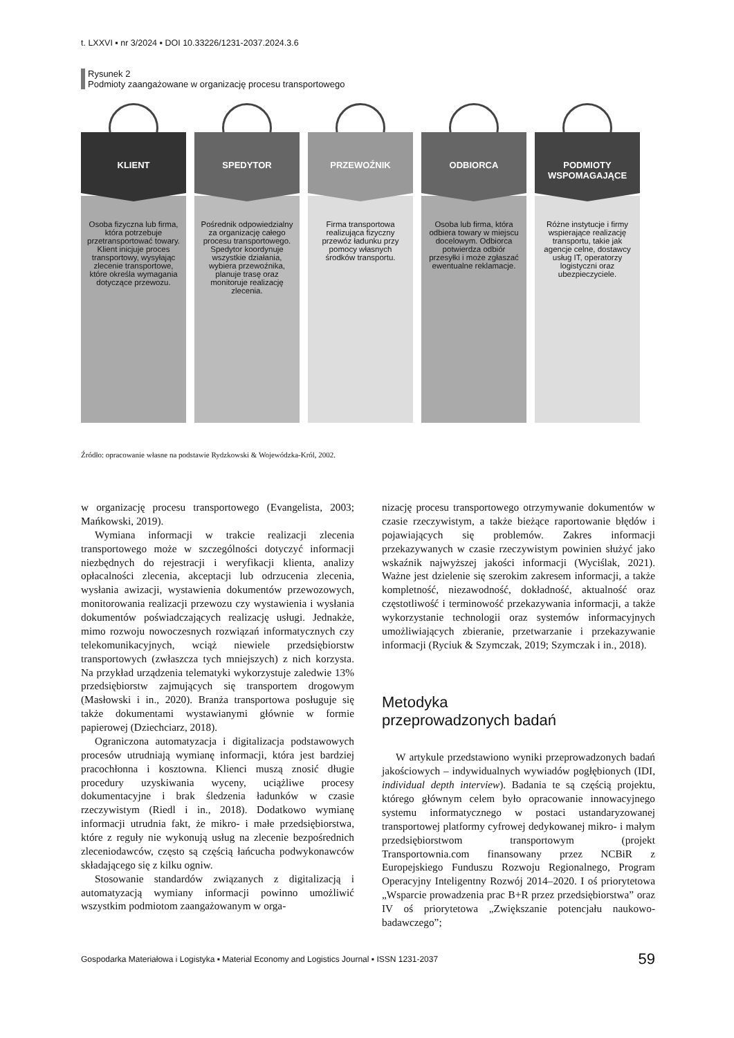t. LXXVI ▪ nr 3/2024 ▪ DOI 10.33226/1231-2037.2024.3.6
Rysunek 2
Podmioty zaangażowane w organizację procesu transportowego
KLIENT
Osoba fizyczna lub firma, która potrzebuje przetransportować towary. Klient inicjuje proces transportowy, wysyłając zlecenie transportowe, które określa wymagania dotyczące przewozu.
SPEDYTOR
Pośrednik odpowiedzialny za organizację całego procesu transportowego. Spedytor koordynuje wszystkie działania, wybiera przewoźnika, planuje trasę oraz monitoruje realizację zlecenia.
PRZEWOŹNIK
Firma transportowa realizująca fizyczny przewóz ładunku przy pomocy własnych środków transportu.
ODBIORCA
Osoba lub firma, która odbiera towary w miejscu docelowym. Odbiorca potwierdza odbiór przesyłki i może zgłaszać ewentualne reklamacje.
PODMIOTY WSPOMAGAJĄCE
Różne instytucje i firmy wspierające realizację transportu, takie jak agencje celne, dostawcy usług IT, operatorzy logistyczni oraz ubezpieczyciele.
Źródło: opracowanie własne na podstawie Rydzkowski & Wojewódzka-Król, 2002.
w organizację procesu transportowego (Evangelista, 2003; Mańkowski, 2019).
Wymiana informacji w trakcie realizacji zlecenia transportowego może w szczególności dotyczyć informacji niezbędnych do rejestracji i weryfikacji klienta, analizy opłacalności zlecenia, akceptacji lub odrzucenia zlecenia, wysłania awizacji, wystawienia dokumentów przewozowych, monitorowania realizacji przewozu czy wystawienia i wysłania dokumentów poświadczających realizację usługi. Jednakże, mimo rozwoju nowoczesnych rozwiązań informatycznych czy telekomunikacyjnych, wciąż niewiele przedsiębiorstw transportowych (zwłaszcza tych mniejszych) z nich korzysta. Na przykład urządzenia telematyki wykorzystuje zaledwie 13% przedsiębiorstw zajmujących się transportem drogowym (Masłowski i in., 2020). Branża transportowa posługuje się także dokumentami wystawianymi głównie w formie papierowej (Dziechciarz, 2018).
Ograniczona automatyzacja i digitalizacja podstawowych procesów utrudniają wymianę informacji, która jest bardziej pracochłonna i kosztowna. Klienci muszą znosić długie procedury uzyskiwania wyceny, uciążliwe procesy dokumentacyjne i brak śledzenia ładunków w czasie rzeczywistym (Riedl i in., 2018). Dodatkowo wymianę informacji utrudnia fakt, że mikro- i małe przedsiębiorstwa, które z reguły nie wykonują usług na zlecenie bezpośrednich zleceniodawców, często są częścią łańcucha podwykonawców składającego się z kilku ogniw.
Stosowanie standardów związanych z digitalizacją i automatyzacją wymiany informacji powinno umożliwić wszystkim podmiotom zaangażowanym w orga-
nizację procesu transportowego otrzymywanie dokumentów w czasie rzeczywistym, a także bieżące raportowanie błędów i pojawiających się problemów. Zakres informacji przekazywanych w czasie rzeczywistym powinien służyć jako wskaźnik najwyższej jakości informacji (Wyciślak, 2021). Ważne jest dzielenie się szerokim zakresem informacji, a także kompletność, niezawodność, dokładność, aktualność oraz częstotliwość i terminowość przekazywania informacji, a także wykorzystanie technologii oraz systemów informacyjnych umożliwiających zbieranie, przetwarzanie i przekazywanie informacji (Ryciuk & Szymczak, 2019; Szymczak i in., 2018).
Metodyka
przeprowadzonych badań
W artykule przedstawiono wyniki przeprowadzonych badań jakościowych – indywidualnych wywiadów pogłębionych (IDI, individual depth interview). Badania te są częścią projektu, którego głównym celem było opracowanie innowacyjnego systemu informatycznego w postaci ustandaryzowanej transportowej platformy cyfrowej dedykowanej mikro- i małym przedsiębiorstwom transportowym (projekt Transportownia.com finansowany przez NCBiR z Europejskiego Funduszu Rozwoju Regionalnego, Program Operacyjny Inteligentny Rozwój 2014–2020. I oś priorytetowa „Wsparcie prowadzenia prac B+R przez przedsiębiorstwa” oraz IV oś priorytetowa „Zwiększanie potencjału naukowo-badawczego”;
Gospodarka Materiałowa i Logistyka ▪ Material Economy and Logistics Journal ▪ ISSN 1231-2037 59